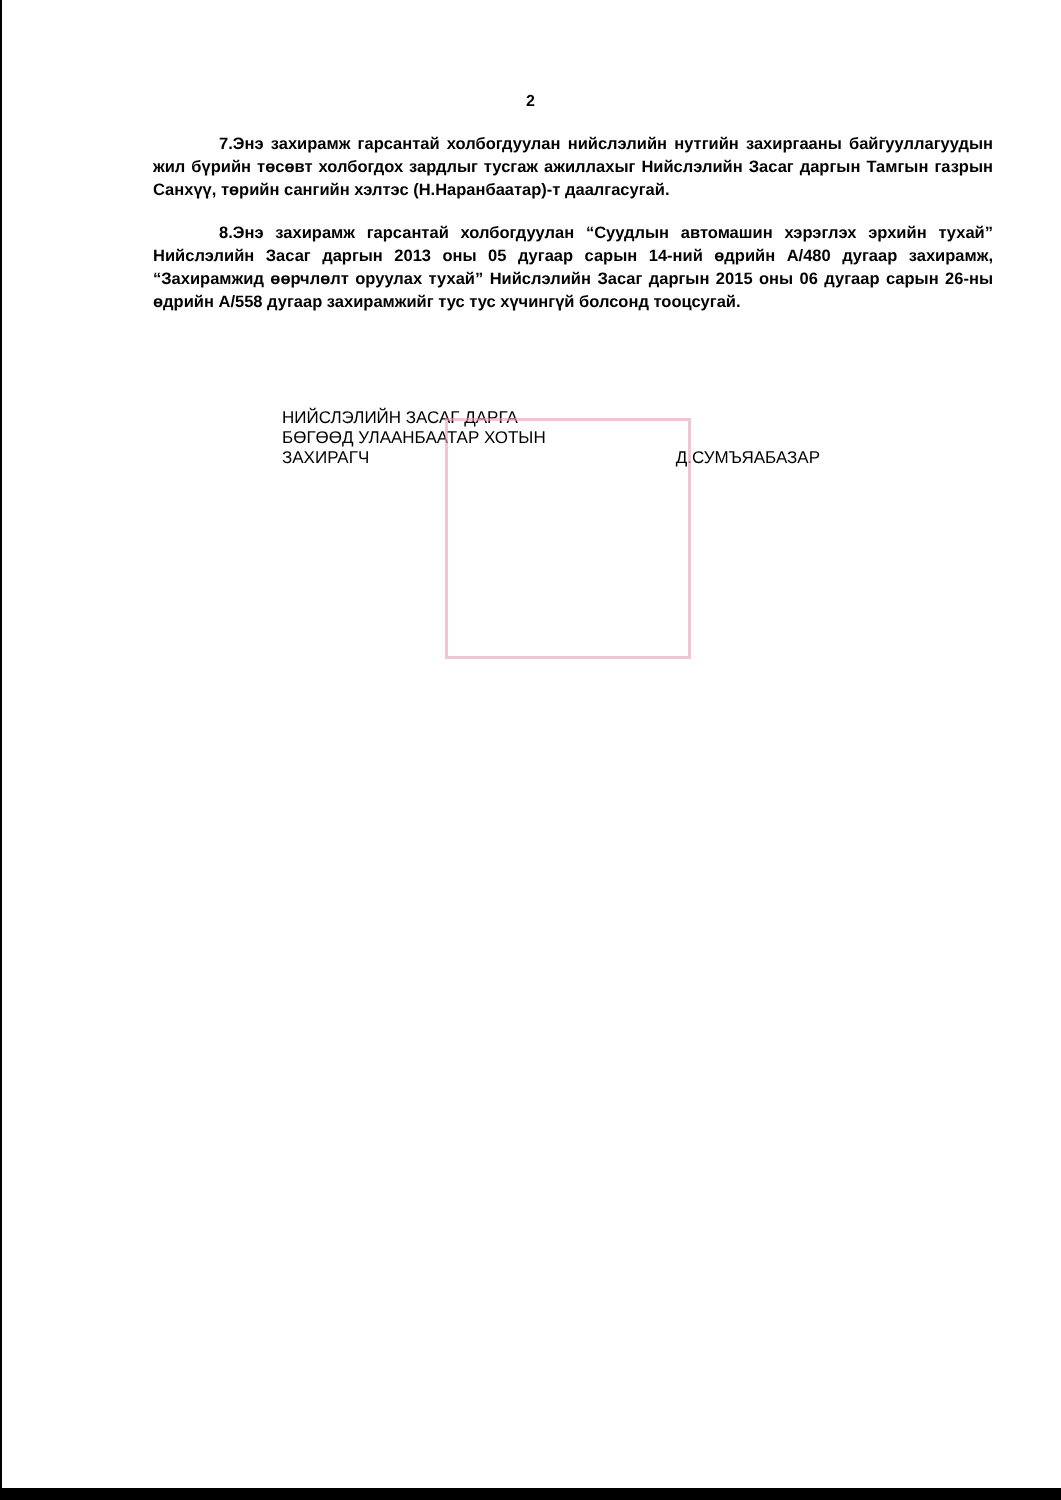2
7.Энэ захирамж гарсантай холбогдуулан нийслэлийн нутгийн захиргааны байгууллагуудын жил бүрийн төсөвт холбогдох зардлыг тусгаж ажиллахыг Нийслэлийн Засаг даргын Тамгын газрын Санхүү, төрийн сангийн хэлтэс (Н.Наранбаатар)-т даалгасугай.
8.Энэ захирамж гарсантай холбогдуулан “Суудлын автомашин хэрэглэх эрхийн тухай” Нийслэлийн Засаг даргын 2013 оны 05 дугаар сарын 14-ний өдрийн А/480 дугаар захирамж, “Захирамжид өөрчлөлт оруулах тухай” Нийслэлийн Засаг даргын 2015 оны 06 дугаар сарын 26-ны өдрийн А/558 дугаар захирамжийг тус тус хүчингүй болсонд тооцсугай.
НИЙСЛЭЛИЙН ЗАСАГ ДАРГА
БӨГӨӨД УЛААНБААТАР ХОТЫН
ЗАХИРАГЧ
Д.СУМЪЯАБАЗАР